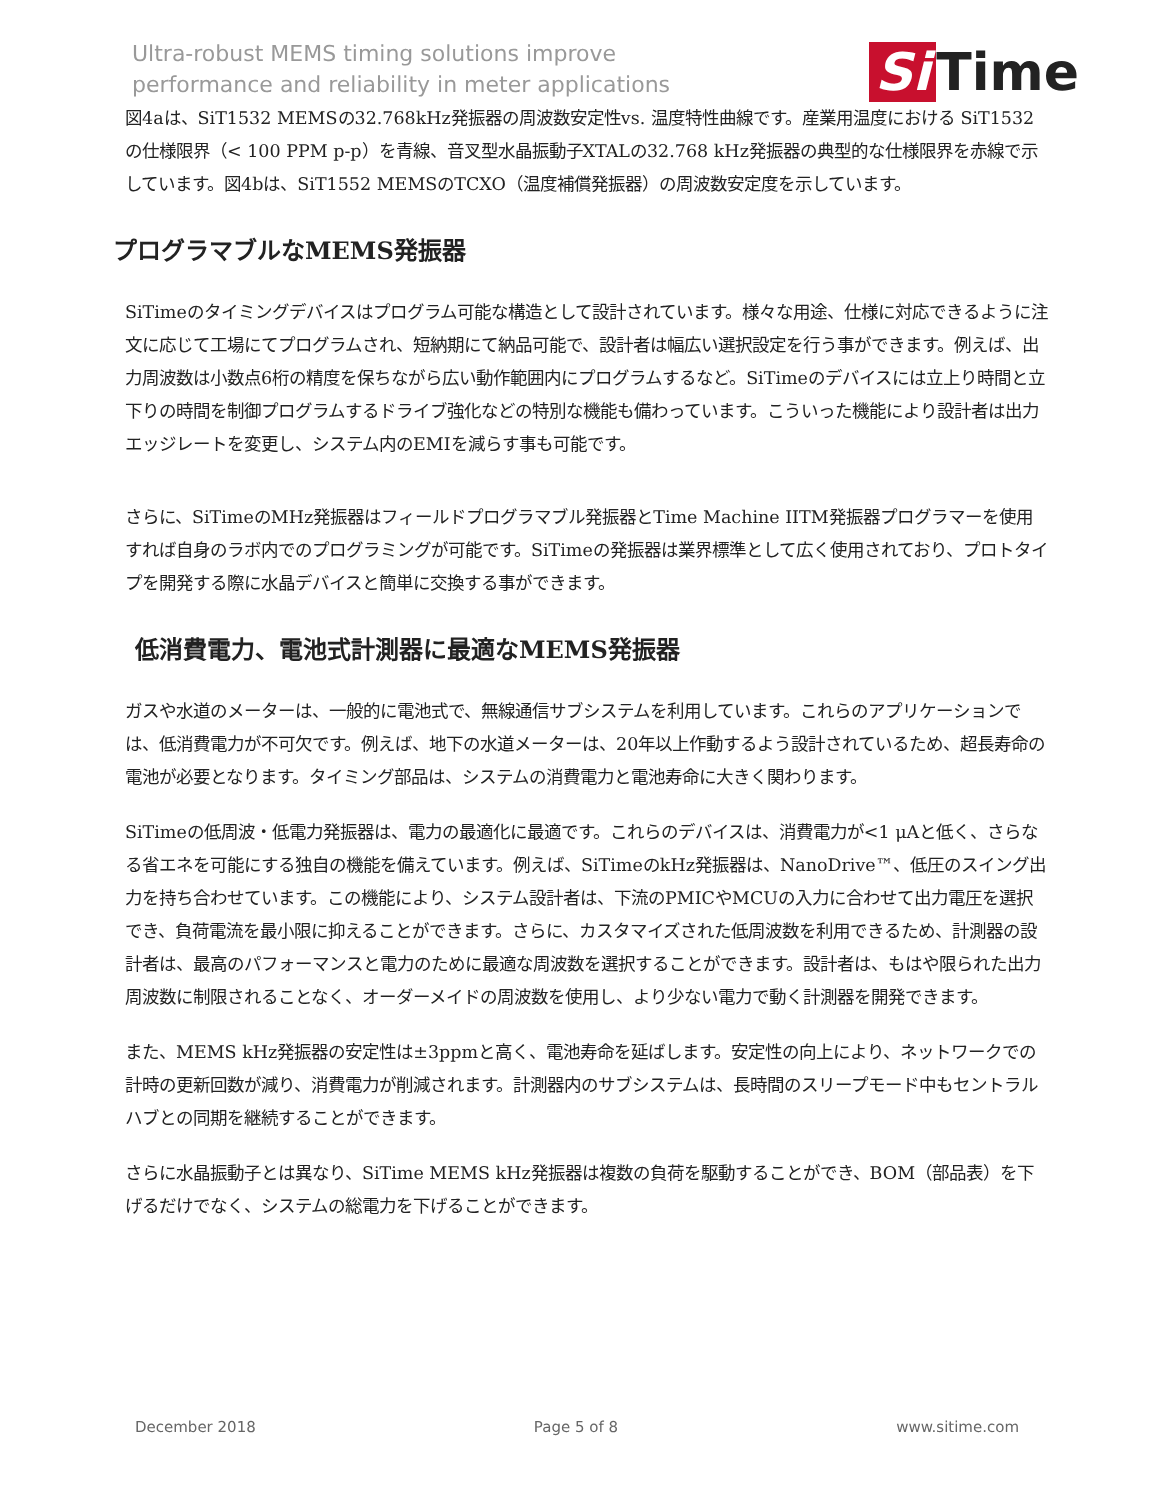Ultra-robust MEMS timing solutions improve
performance and reliability in meter applications
Si Time
図4aは、SiT1532 MEMSの32.768kHz発振器の周波数安定性vs. 温度特性曲線です。産業用温度における SiT1532の仕様限界（< 100 PPM p-p）を青線、音叉型水晶振動子XTALの32.768 kHz発振器の典型的な仕様限界を赤線で示しています。図4bは、SiT1552 MEMSのTCXO（温度補償発振器）の周波数安定度を示しています。
プログラマブルなMEMS発振器
SiTimeのタイミングデバイスはプログラム可能な構造として設計されています。様々な用途、仕様に対応できるように注文に応じて工場にてプログラムされ、短納期にて納品可能で、設計者は幅広い選択設定を行う事ができます。例えば、出力周波数は小数点6桁の精度を保ちながら広い動作範囲内にプログラムするなど。SiTimeのデバイスには立上り時間と立下りの時間を制御プログラムするドライブ強化などの特別な機能も備わっています。こういった機能により設計者は出力エッジレートを変更し、システム内のEMIを減らす事も可能です。
さらに、SiTimeのMHz発振器はフィールドプログラマブル発振器とTime Machine IITM発振器プログラマーを使用すれば自身のラボ内でのプログラミングが可能です。SiTimeの発振器は業界標準として広く使用されており、プロトタイプを開発する際に水晶デバイスと簡単に交換する事ができます。
低消費電力、電池式計測器に最適なMEMS発振器
ガスや水道のメーターは、一般的に電池式で、無線通信サブシステムを利用しています。これらのアプリケーションでは、低消費電力が不可欠です。例えば、地下の水道メーターは、20年以上作動するよう設計されているため、超長寿命の電池が必要となります。タイミング部品は、システムの消費電力と電池寿命に大きく関わります。
SiTimeの低周波・低電力発振器は、電力の最適化に最適です。これらのデバイスは、消費電力が<1 μAと低く、さらなる省エネを可能にする独自の機能を備えています。例えば、SiTimeのkHz発振器は、NanoDrive™、低圧のスイング出力を持ち合わせています。この機能により、システム設計者は、下流のPMICやMCUの入力に合わせて出力電圧を選択でき、負荷電流を最小限に抑えることができます。さらに、カスタマイズされた低周波数を利用できるため、計測器の設計者は、最高のパフォーマンスと電力のために最適な周波数を選択することができます。設計者は、もはや限られた出力周波数に制限されることなく、オーダーメイドの周波数を使用し、より少ない電力で動く計測器を開発できます。
また、MEMS kHz発振器の安定性は±3ppmと高く、電池寿命を延ばします。安定性の向上により、ネットワークでの計時の更新回数が減り、消費電力が削減されます。計測器内のサブシステムは、長時間のスリープモード中もセントラルハブとの同期を継続することができます。
さらに水晶振動子とは異なり、SiTime MEMS kHz発振器は複数の負荷を駆動することができ、BOM（部品表）を下げるだけでなく、システムの総電力を下げることができます。
December 2018 Page 5 of 8 www.sitime.com